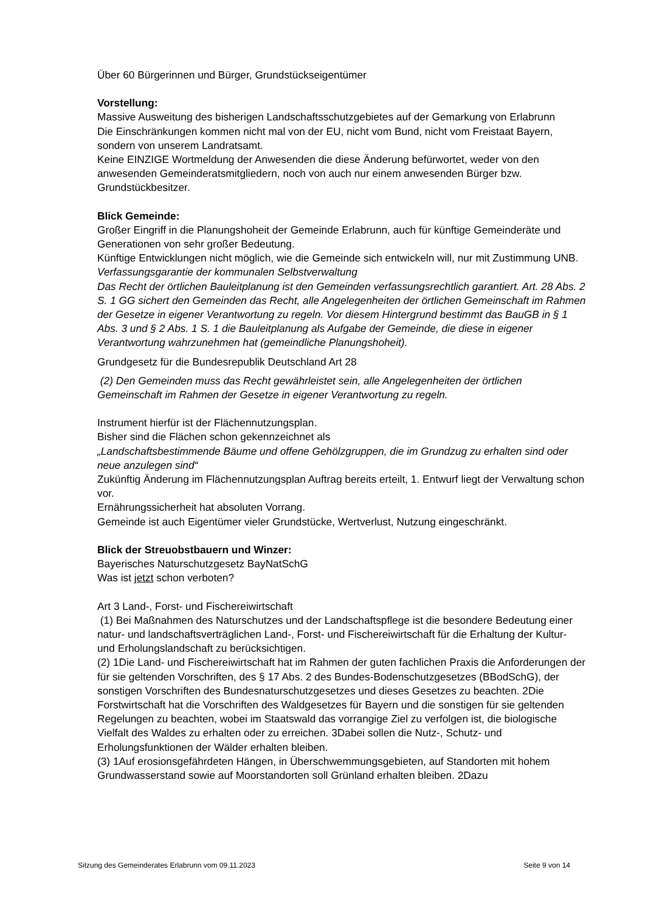Über 60 Bürgerinnen und Bürger, Grundstückseigentümer
Vorstellung:
Massive Ausweitung des bisherigen Landschaftsschutzgebietes auf der Gemarkung von Erlabrunn
Die Einschränkungen kommen nicht mal von der EU, nicht vom Bund, nicht vom Freistaat Bayern, sondern von unserem Landratsamt.
Keine EINZIGE Wortmeldung der Anwesenden die diese Änderung befürwortet, weder von den anwesenden Gemeinderatsmitgliedern, noch von auch nur einem anwesenden Bürger bzw. Grundstückbesitzer.
Blick Gemeinde:
Großer Eingriff in die Planungshoheit der Gemeinde Erlabrunn, auch für künftige Gemeinderäte und Generationen von sehr großer Bedeutung.
Künftige Entwicklungen nicht möglich, wie die Gemeinde sich entwickeln will, nur mit Zustimmung UNB.
Verfassungsgarantie der kommunalen Selbstverwaltung
Das Recht der örtlichen Bauleitplanung ist den Gemeinden verfassungsrechtlich garantiert. Art. 28 Abs. 2 S. 1 GG sichert den Gemeinden das Recht, alle Angelegenheiten der örtlichen Gemeinschaft im Rahmen der Gesetze in eigener Verantwortung zu regeln. Vor diesem Hintergrund bestimmt das BauGB in § 1 Abs. 3 und § 2 Abs. 1 S. 1 die Bauleitplanung als Aufgabe der Gemeinde, die diese in eigener Verantwortung wahrzunehmen hat (gemeindliche Planungshoheit).
Grundgesetz für die Bundesrepublik Deutschland Art 28
(2) Den Gemeinden muss das Recht gewährleistet sein, alle Angelegenheiten der örtlichen Gemeinschaft im Rahmen der Gesetze in eigener Verantwortung zu regeln.
Instrument hierfür ist der Flächennutzungsplan.
Bisher sind die Flächen schon gekennzeichnet als
„Landschaftsbestimmende Bäume und offene Gehölzgruppen, die im Grundzug zu erhalten sind oder neue anzulegen sind“
Zukünftig Änderung im Flächennutzungsplan Auftrag bereits erteilt, 1. Entwurf liegt der Verwaltung schon vor.
Ernährungssicherheit hat absoluten Vorrang.
Gemeinde ist auch Eigentümer vieler Grundstücke, Wertverlust, Nutzung eingeschränkt.
Blick der Streuobstbauern und Winzer:
Bayerisches Naturschutzgesetz BayNatSchG
Was ist jetzt schon verboten?
Art 3 Land-, Forst- und Fischereiwirtschaft
(1) Bei Maßnahmen des Naturschutzes und der Landschaftspflege ist die besondere Bedeutung einer natur- und landschaftsverträglichen Land-, Forst- und Fischereiwirtschaft für die Erhaltung der Kultur- und Erholungslandschaft zu berücksichtigen.
(2) 1Die Land- und Fischereiwirtschaft hat im Rahmen der guten fachlichen Praxis die Anforderungen der für sie geltenden Vorschriften, des § 17 Abs. 2 des Bundes-Bodenschutzgesetzes (BBodSchG), der sonstigen Vorschriften des Bundesnaturschutzgesetzes und dieses Gesetzes zu beachten. 2Die Forstwirtschaft hat die Vorschriften des Waldgesetzes für Bayern und die sonstigen für sie geltenden Regelungen zu beachten, wobei im Staatswald das vorrangige Ziel zu verfolgen ist, die biologische Vielfalt des Waldes zu erhalten oder zu erreichen. 3Dabei sollen die Nutz-, Schutz- und Erholungsfunktionen der Wälder erhalten bleiben.
(3) 1Auf erosionsgefährdeten Hängen, in Überschwemmungsgebieten, auf Standorten mit hohem Grundwasserstand sowie auf Moorstandorten soll Grünland erhalten bleiben. 2Dazu
Sitzung des Gemeinderates Erlabrunn vom 09.11.2023 Seite 9 von 14